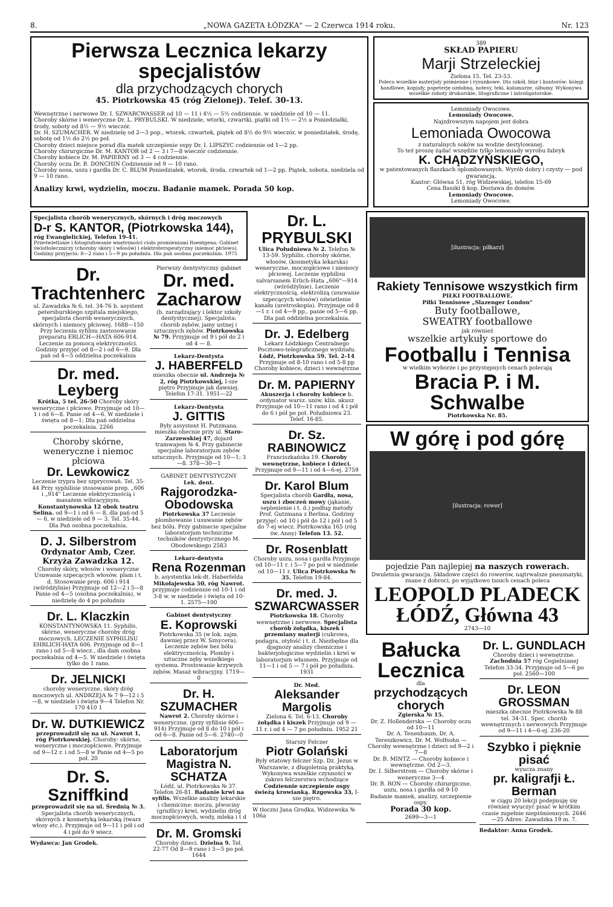8. „NOWA GAZETA ŁÓDZKA" — 2 Czerwca 1914 roku. Nr. 123
Pierwsza Lecznica lekarzy specjalistów
dla przychodzących chorych
45. Piotrkowska 45 (róg Zielonej). Telef. 30-13.
Wewnętrzne i nerwowe Dr. I. SZWARCWASSER od 10 — 11 i 4½ — 5½ codziennie. w niedziele od 10 — 11.
Choroby skórne i weneryczne Dr. L. PRYBULSKI. W niedziele, wtorki, czwartki, piątki od 1½ — 2½ a Poniedziałki, środy, soboty od 8½ — 9½ wieczór.
Dr. H. SZUMACHER. W niedzielę od 2—3 pop., wtorek, czwartek, piątek od 8½ do 9½ wieczór, w poniedziałek, środę, sobotę od 1½ do 2½ po poł.
Choroby dzieci miejsce porad dla matek szczepienie ospy Dr. I. LIPSZYC codziennie od 1—2 pp.
Choroby chirurgiczne Dr. M. KANTOR od 2 — 3 i 7—8 wieczór codziennie.
Choroby kobiece Dr. M. PAPIERNY od 3 — 4 codziennie.
Choroby oczu Dr. B. DONCHIN Codziennie od 9 — 10 rano.
Choroby nosa, uszu i gardła Dr. C. BLUM Poniedziałek, wtorek, środa, czwartek od 1—2 pp. Piątek, sobota, niedziela od 9 — 10 rano.
Analizy krwi, wydzielin, moczu. Badanie mamek. Porada 50 kop.
389
SKŁAD PAPIERU
Marji Strzeleckiej
Zielona 15. Tel. 23-53.
Poleca wszelkie materjały piśmienne i rysunkowe. Dla szkół, biur i kantorów: księgi handlowe, kopjały, papeterję ozdobną, notesy, teki, kałamarze, albumy. Wykonywa wszelkie roboty drukarskie, litograficzne i introligatorskie.
Lemoniady Owocowe.
Lemoniady Owocowe.
Najzdrowszym napojem jest dobra
Lemoniada Owocowa
z naturalnych soków na wodzie destylowanej.
To też proszę żądać wszędzie tylko lemoniady wyrobu fabryk
K. CHĄDZYŃSKIEGO,
w patentowanych flaszkach oplombowanych. Wyrób dobry i czysty — pod gwarancją.
Kantor: Główna 51, róg Widzewskiej, telefon 15-69
Cena flaszki 8 kop. Dostawa do domów.
Lemoniady Owocowe.
Lemoniady Owocowe.
Specjalista chorób wenerycznych, skórnych i dróg moczowych
D-r S. KANTOR, (Piotrkowska 144),
róg Ewangielickiej, Telefon 19-41.
Prześwietlanie i fotografowanie wnętrzności ciała promieniami Roentgena; Gabinet światłoleczniczy (choroby skóry i włosów) i elektroterapeutyczny (niemoc płciowa). Godziny przyjęcia: 8—2 rano i 5—9 po południu. Dla pań osobna poczekalnia. 1975
Dr. Trachtenherc
ul. Zawadzka № 6, tel. 34-76 b. asystent petersburskiego szpitala miejskiego, specjalista chorób wenerycznych, skórnych i niemocy płciowej. 1688—150 Przy leczeniu syfilisu zastosowanie preparatu ERLICH—HATA 606-914. Leczenie za pomocą elektryczności. Godziny przyjęć od 8—2 i od 6—9. Dla pań od 4—5 oddzielna poczekalnia
Dr. med. Leyberg
Krótka, 5 tel. 26-50 Choroby skóry weneryczne i płciowe. Przyjmuje od 10—1 i od 6—8. Panie od 4—6. W niedziele i święta od 8—1; Dla pań oddzielna poczekalnia. 2266
Choroby skórne, weneryczne i niemoc płciowa
Dr. Lewkowicz
Leczenie trypra bez szprycowań. Tel. 35-44 Przy syphilisie stosowanie prep. „606 i „914" Leczenie elektrycznością i masażem wibracyjnym. Konstantynowska 12 obok teatru Selina. od 9—1 i od 6 — 8, dla pań od 5 — 6, w niedziele od 9 — 3. Tel. 35-44. Dla Pań osobna poczekalnia.
D. J. Silberstrom
Ordynator Amb, Czer. Krzyża Zawadzka 12.
Choroby skóry, włosów i weneryczne Usuwanie szpecących włosów. plam i t. d. Stosowanie prep. 606 i 914 (wśródżylnie) Przyjmuje od 12—2 i 5—8 Panie od 4—5 (osobna poczekalnia), w niedzielę do 4 po południu
Dr. L. Klaczkin
KONSTANTYNOWSKA 11. Syphilis, skórne, weneryczne choroby dróg moczowych. LECZENIE SYPHILISU EHRLICH-HATA 606. Przyjmuje od 8—1 rano i od 5—8 wiecz., dla dam osobna poczekalnia od 4—5. W niedziele i święta tylko do 1 rano.
Dr. JELNICKI
choroby weneryczne, skóry dróg moczowych ul. ANDRZEJA № 7 9—12 i 5—8, w niedziele i święta 9—4 Telefon Nr. 170 410 1
Dr. W. DUTKIEWICZ
przeprowadził się na ul. Nawrot 1, róg Piotrkowskiej. Choroby: skórne, weneryczne i moczopłciowe. Przyjmuje od 9—12 r. i od 5—8 w Panie od 4—5 po poł. 20
Dr. S. Szniffkind
przeprowadził się na ul. Średnią № 3. Specjalista chorób wenerycznych, skórnych z kosmetyką lekarską (twarz włosy etc.). Przyjmuje od 9—11 i pół i od 4 i pół do 9 wiecz.
Wydawca: Jan Grodek.
Pierwszy dentystyczny gabinet
Dr. med. Zacharow
(b. zarządzający i lektor szkoły dentystycznej). Specjalista: chorób zębów, jamy ustnej i sztucznych zębów. Piotrkowska № 79. Przyjmuje od 9 i pół do 2 i od 4 — 8.
Lekarz-Dentysta
J. HABERFELD
mieszka obecnie ul. Andrzeja № 2, róg Piotrkowskiej, I-sze piętro Przyjmuje jak dawniej. Telefon 17-31. 1951—22
Lekarz-Dentysta
J. GITTIS
Były assystent H. Putzmana. mieszka obecnie przy ul. Staro-Zarzewskiej 47, dojazd tramwajem № 4. Przy gabinecie specjalne laboratorjum zębów sztucznych. Przyjmuje od 10—1; 3—8. 378—30—1
GABINET DENTYSTYCZNY
Lek. dent.
Rajgorodzka-Obodowska
Piotrkowska 37 Leczenie plombowanie i usuwanie zębów bez bólu. Przy gabinecie specjalne laboratorjum techniczne techników dentystycznego M. Obodowskiego 2583
Lekarz-dentysta
Rena Rozenman
b. asystentka lek-dt. Haberfelda Mikołajewska 50, róg Nawrot. przyjmuje codziennie od 10-1 i od 3-8 w. w niedziele i święta od 10-1. 2575—100
Gabinet dentystyczny
E. Koprowski
Piotrkowska 35 (w lok. zajm. dawniej przez W. Sznycera). Leczenie zębów bez bólu elektrycznością. Plomby i sztuczne zęby wszelkiego systemu. Prostowanie krzywych zębów. Masaż wibracyjny. 1719—0
Dr. H. SZUMACHER
Nawrot 2. Choroby skórne i weneryczne. (przy syfilisie 606—914) Przyjmuje od 8 do 10 i pół i od 6—8. Panie od 5—6. 2740—0
Laboratorjum Magistra N. SCHATZA
Łódź, ul. Piotrkowska № 37. Telefon 26-81. Badanie krwi na syfilis. Wszelkie analizy lekarskie i chemiczne: moczu, plwociny (gruźlicy) krwi, wydzielin dróg moczopłciowych, wody, mleka i t d
Dr. M. Gromski
Choroby dzieci. Dzielna 9. Tel. 22-77 Od 8—9 rano i 3—5 po poł. 1644
Dr. L. PRYBULSKI
Ulica Południowa № 2. Telefon № 13-59. Syphilis, choroby skórne, włosów, (kosmetyka lekarska) weneryczne, moczopłciowe i niemocy płciowej. Leczenie syphilisu salvarsanem Erlich-Hata „606"—914 (wśródżylnie). Leczenie elektrycznością, elektrolizą (usuwanie szpecących włosów) oświetlenie kanału (uretroskopia). Przyjmuje od 8—1 r. i od 4—9 pp., panie od 5—6 pp. Dla pań oddzielna poczekalnia.
Dr. J. Edelberg
Lekarz Łódzkiego Centralnego Pocztowo-telegraficznego wydziału. Łódź, Piotrkowska 59. Tel. 2-14 Przyjmuje od 8-10 rano i od 5-8 pp Choroby kobiece, dzieci i wewnętrzne
Dr. M. PAPIERNY
Akuszerja i choroby kobiece b. ordynator warsz. uniw. klin. akusz Przyjmuje od 10—11 rano i od 4 i pół do 6 i pół po poł. Południowa 23. Telef. 16-85.
Dr. Sz. RABINOWICZ
Franciszkańska 19. Choroby wewnętrzne, kobiece i dzieci. Przyjmuje od 9—11 i od 4—6-ej. 2759
Dr. Karol Blum
Specjalista chorób Gardła, nosa, uszu i zboczeń mowy (jąkanie, seplenienie i t. d.) podług metody Prof. Gutzmana z Berlina. Godziny przyjęć: od 10 i pół do 12 i pół i od 5 do 7-ej wiecz. Piotrkowska 165 (róg św. Anny) Telefon 13. 52.
Dr. Rosenblatt
Choroby uszu, nosa i gardła Przyjmuje od 10—11 r. i 5—7 po poł w niedziele od 10—11 r. Ulica Piotrkowska № 35. Telefon 19-84.
Dr. med. J. SZWARCWASSER
Piotrkowska 18. Choroby wewnętrzne i nerwowe. Specjalista chorób żołądka, kiszek i przemiany materji (cukrowa, podagra, otyłość i t. d. Niezbędne dla djagnozy analizy chemiczne i bakterjologiczne wydzielin i krwi w laboratorjum własnem. Przyjmuje od 11—1 i od 5 — 7 i pół po południu. 1931
Dr. Med.
Aleksander Margolis
Zielona 6. Tel. 6-13. Choroby żołądka i kiszek Przyjmuje od 9 — 11 r. i od 4 — 7 po południu. 1952 21
Starszy Felczer
Piotr Golański
Były etatowy felczer Szp. Dz. Jezus w Warszawie, z długoletnią praktyką. Wykonywa wszelkie czynności w zakres felczerstwa wchodzące Codziennie szczepienie ospy świeżą krowianką. Rzgowska 33, I-sze piętro.
W tłoczni Jana Grodka, Widzewska № 106a
[ilustracja: piłkarz]
Rakiety Tennisowe wszystkich firm
PIŁKI FOOTBALLOWE.
Piłki Tennisowe „Slazenger London"
Buty footballowe,
SWEATRY footballowe
jak również
wszelkie artykuły sportowe do
Footballu i Tennisa
w wielkim wyborze i po przystępnych cenach polecają
Bracia P. i M. Schwalbe
Piotrkowska Nr. 85.
W górę i pod górę
[ilustracja: rower]
pojedzie Pan najlepiej na naszych rowerach.
Dwuletnia gwarancja. Składowe części do rowerów, najtrwalsze pneumatyki, znane z dobroci, po wyjątkowo tanich cenach poleca
LEOPOLD PLADECK ŁÓDŹ, Główna 43
2743—10
Bałucka Lecznica
dla
przychodzących chorych
Zgierska № 15.
Dr. Z. Hollenderska — Choroby oczu od 10—11
Dr. A. Tenenbaum, Dr. A. Tereszkowicz, Dr. M. Wolfsohn — Choroby wewnętrzne i dzieci od 9—2 i 7—8
Dr. B. MINTZ — Choroby kobiece i wewnętrzne. Od 2—3.
Dr. I. Silberstrom — Choroby skórne i weneryczne 3—4
Dr. B. RON — Choroby chirurgiczne, uszu, nosa i gardła od 9-10
Badanie mamek, analizy, szczepienie ospy.
Porada 30 kop.
2699—3—1
Dr. L. GUNDLACH
Choroby dzieci i wewnętrzne. Zachodnia 57 róg Cegielnianej Telefon 33-34. Przyjmuje od 5—6 po poł. 2560—100
Dr. LEON GROSSMAN
mieszka obecnie Piotrkowska № 88 tel. 34-31. Spec. chorób wewnętrznych i nerwowych Przyjmuje od 9—11 i 4—6-ej. 236-20
Szybko i pięknie pisać
wyucza znany
pr. kaligrafji Ł. Berman
w ciągu 20 lekcji podejmuję się również wyuczyć pisać w krótkim czasie zupełnie niepiśmiennych. 2646—25 Adres: Zawadzka 19 m. 7.
Redaktor: Anna Grodek.